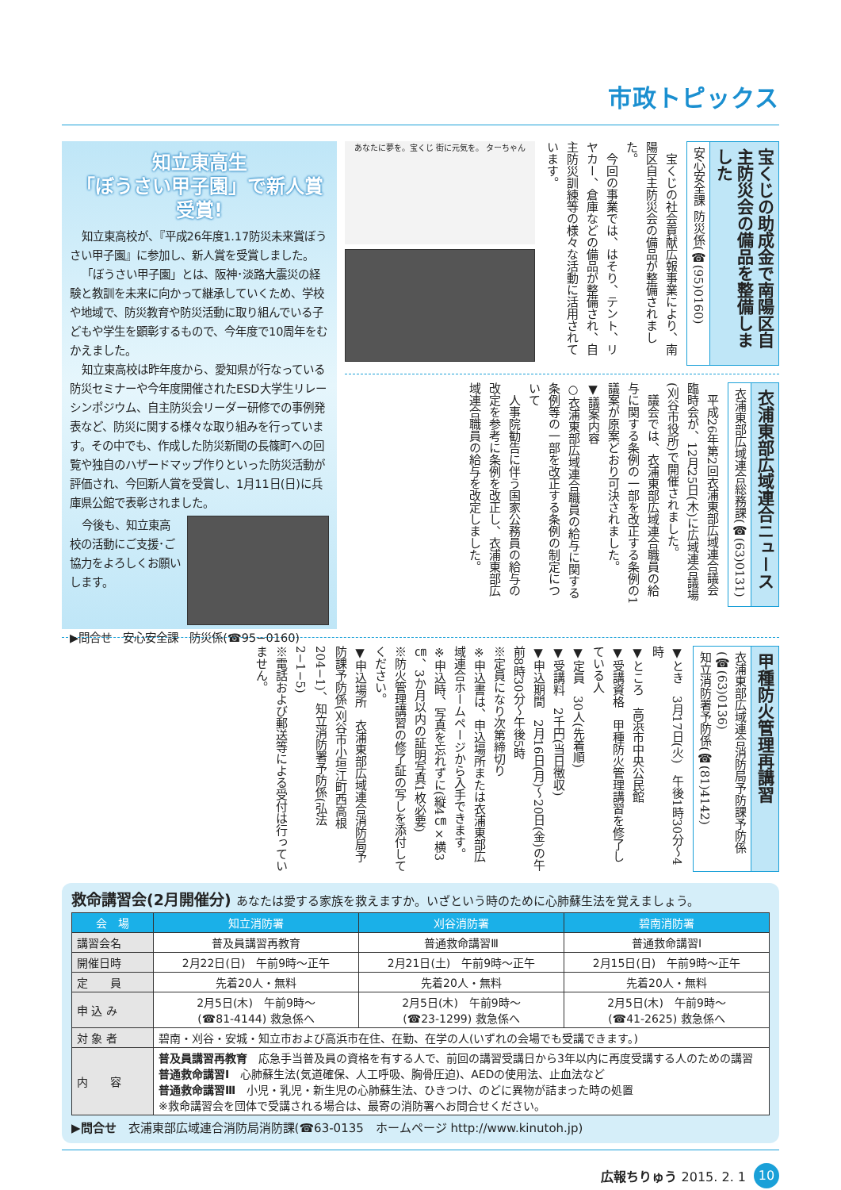市政トピックス
知立東高生
「ぼうさい甲子園」で新人賞受賞!
知立東高校が、『平成26年度1.17防災未来賞ぼうさい甲子園』に参加し、新人賞を受賞しました。
「ぼうさい甲子園」とは、阪神･淡路大震災の経験と教訓を未来に向かって継承していくため、学校や地域で、防災教育や防災活動に取り組んでいる子どもや学生を顕彰するもので、今年度で10周年をむかえました。
知立東高校は昨年度から、愛知県が行なっている防災セミナーや今年度開催されたESD大学生リレーシンポジウム、自主防災会リーダー研修での事例発表など、防災に関する様々な取り組みを行っています。その中でも、作成した防災新聞の長篠町への回覧や独自のハザードマップ作りといった防災活動が評価され、今回新人賞を受賞し、1月11日(日)に兵庫県公館で表彰されました。
今後も、知立東高校の活動にご支援･ご協力をよろしくお願いします。
▶問合せ　安心安全課　防災係(☎95−0160)
宝くじの助成金で南陽区自主防災会の備品を整備しました
安心安全課 防災係(☎(95)0160)
　宝くじの社会貢献広報事業により、南陽区自主防災会の備品が整備されました。
　今回の事業では、はそり、テント、リヤカー、倉庫などの備品が整備され、自主防災訓練等の様々な活動に活用されています。
あなたに夢を。宝くじ 街に元気を。 ターちゃん
衣浦東部広域連合ニュース
衣浦東部広域連合総務課(☎(63)0131)
　平成26年第2回衣浦東部広域連合議会臨時会が、12月25日(木)に広域連合議場(刈谷市役所)で開催されました。
　議会では、衣浦東部広域連合職員の給与に関する条例の一部を改正する条例の1議案が原案どおり可決されました。
▼議案内容
○衣浦東部広域連合職員の給与に関する条例等の一部を改正する条例の制定について
　人事院勧告に伴う国家公務員の給与の改定を参考に条例を改正し、衣浦東部広域連合職員の給与を改定しました。
甲種防火管理再講習
衣浦東部広域連合消防局予防課予防係(☎(63)0136)
知立消防署予防係(☎(81)4142)
▼とき　3月17日(火)　午後1時30分～4時
▼ところ　高浜市中央公民館
▼受講資格　甲種防火管理講習を修了している人
▼定員　30人(先着順)
▼受講料　2千円(当日徴収)
▼申込期間　2月16日(月)～20日(金)の午前8時30分～午後5時
※定員になり次第締切り
※申込書は、申込場所または衣浦東部広域連合ホームページから入手できます。
※申込時、写真を忘れずに(縦4㎝×横3㎝、3か月以内の証明写真1枚必要)
※防火管理講習の修了証の写しを添付してください。
▼申込場所　衣浦東部広域連合消防局予防課予防係(刈谷市小垣江町西高根204−1)、知立消防署予防係(弘法2−1−5)
※電話および郵送等による受付は行っていません。
救命講習会(2月開催分) あなたは愛する家族を救えますか。いざという時のために心肺蘇生法を覚えましょう。
| 会 場 | 知立消防署 | 刈谷消防署 | 碧南消防署 |
| --- | --- | --- | --- |
| 講習会名 | 普及員講習再教育 | 普通救命講習Ⅲ | 普通救命講習Ⅰ |
| 開催日時 | 2月22日(日) 午前9時～正午 | 2月21日(土) 午前9時～正午 | 2月15日(日) 午前9時～正午 |
| 定 員 | 先着20人・無料 | 先着20人・無料 | 先着20人・無料 |
| 申 込 み | 2月5日(木) 午前9時～ (☎81-4144) 救急係へ | 2月5日(木) 午前9時～ (☎23-1299) 救急係へ | 2月5日(木) 午前9時～ (☎41-2625) 救急係へ |
| 対 象 者 | 碧南・刈谷・安城・知立市および高浜市在住、在勤、在学の人(いずれの会場でも受講できます。) | | |
| 内 容 | 普及員講習再教育 応急手当普及員の資格を有する人で、前回の講習受講日から3年以内に再度受講する人のための講習 普通救命講習Ⅰ 心肺蘇生法(気道確保、人工呼吸、胸骨圧迫)、AEDの使用法、止血法など 普通救命講習Ⅲ 小児・乳児・新生児の心肺蘇生法、ひきつけ、のどに異物が詰まった時の処置 ※救命講習会を団体で受講される場合は、最寄の消防署へお問合せください。 | | |
▶問合せ　衣浦東部広域連合消防局消防課(☎63-0135　ホームページ http://www.kinutoh.jp)
広報ちりゅう 2015. 2. 1 10